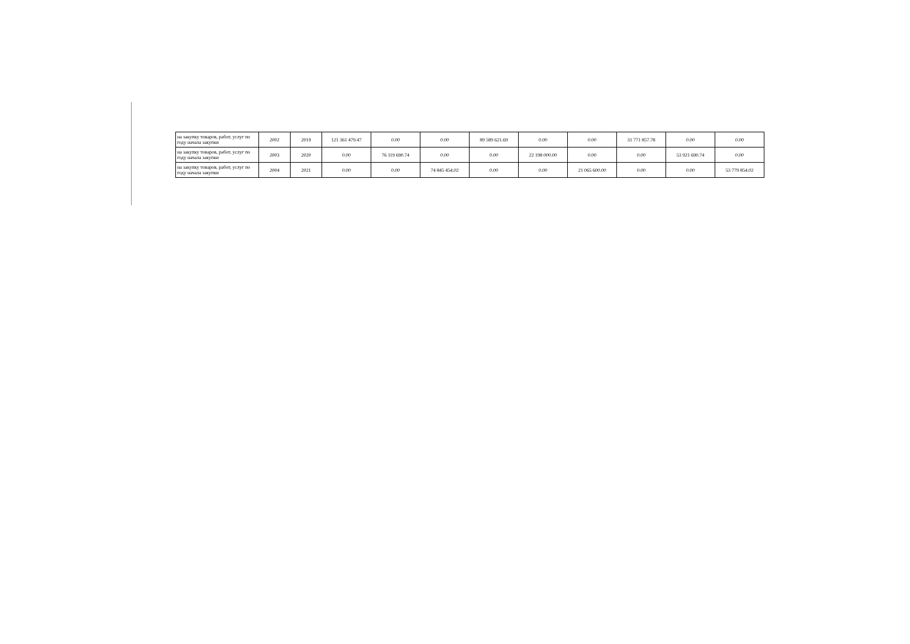| на закупку товаров, работ, услуг по году начала закупки | 2002 | 2019 | 121 361 479.47 | 0.00 | 0.00 | 89 589 621.69 | 0.00 | 0.00 | 31 771 857.78 | 0.00 | 0.00 |
| на закупку товаров, работ, услуг по году начала закупки | 2003 | 2020 | 0.00 | 76 119 690.74 | 0.00 | 0.00 | 22 198 000.00 | 0.00 | 0.00 | 53 921 690.74 | 0.00 |
| на закупку товаров, работ, услуг по году начала закупки | 2004 | 2021 | 0.00 | 0.00 | 74 845 454.02 | 0.00 | 0.00 | 21 065 600.00 | 0.00 | 0.00 | 53 779 854.02 |